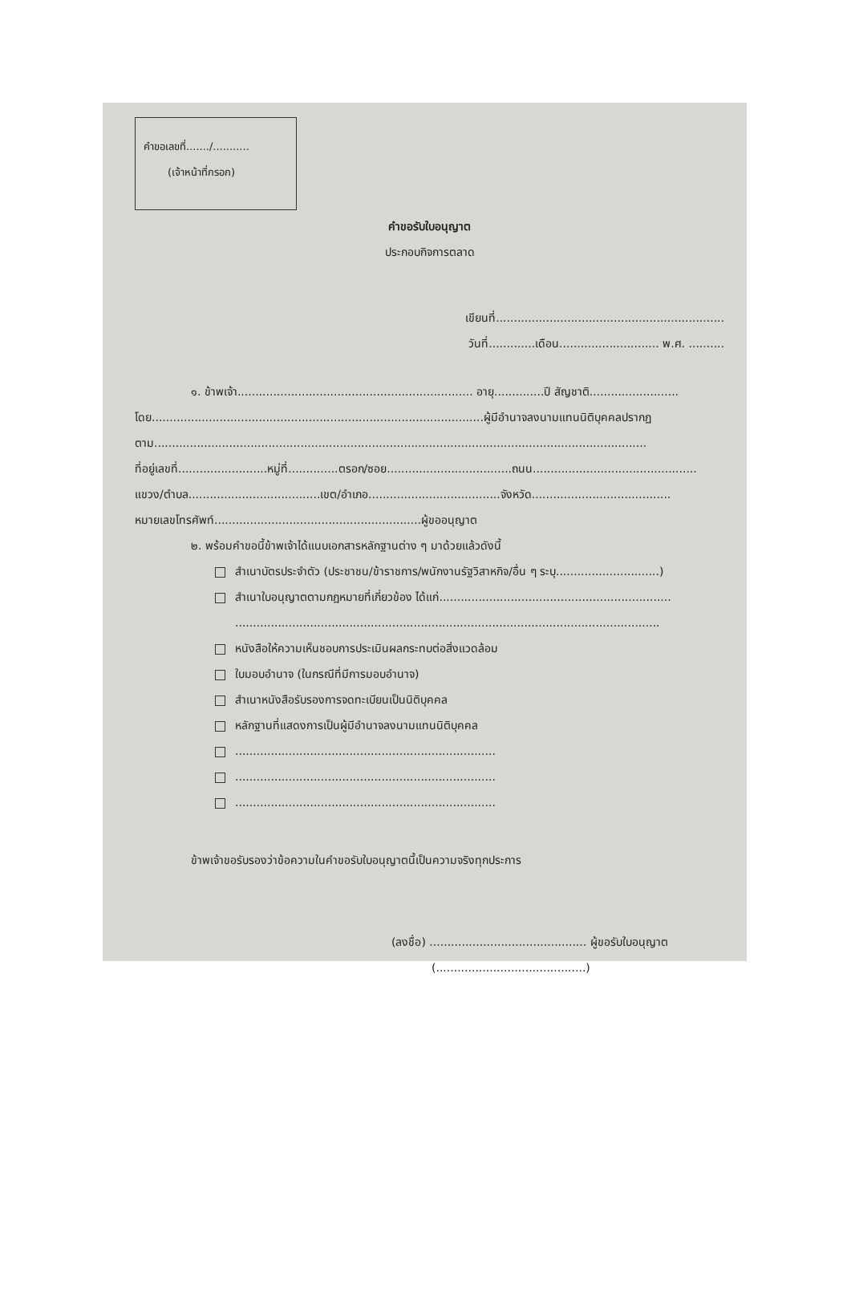คำขอเลขที่......./...........
(เจ้าหน้าที่กรอก)
คำขอรับใบอนุญาต
ประกอบกิจการตลาด
เขียนที่................................................................
วันที่.............เดือน............................ พ.ศ. ..........
๑. ข้าพเจ้า.................................................................. อายุ..............ปี สัญชาติ.........................
โดย.............................................................................................ผู้มีอำนาจลงนามแทนนิติบุคคลปรากฏ
ตาม..........................................................................................................................................
ที่อยู่เลขที่.........................หมู่ที่..............ตรอก/ซอย...................................ถนน..............................................
แขวง/ตำบล.....................................เขต/อำเภอ.....................................จังหวัด.......................................
หมายเลขโทรศัพท์..........................................................ผู้ขออนุญาต
๒. พร้อมคำขอนี้ข้าพเจ้าได้แนบเอกสารหลักฐานต่าง ๆ มาด้วยแล้วดังนี้
สำเนาบัตรประจำตัว (ประชาชน/ข้าราชการ/พนักงานรัฐวิสาหกิจ/อื่น ๆ ระบุ.............................)
สำเนาใบอนุญาตตามกฎหมายที่เกี่ยวข้อง ได้แก่.................................................................
.......................................................................................................................
หนังสือให้ความเห็นชอบการประเมินผลกระทบต่อสิ่งแวดล้อม
ใบมอบอำนาจ (ในกรณีที่มีการมอบอำนาจ)
สำเนาหนังสือรับรองการจดทะเบียนเป็นนิติบุคคล
หลักฐานที่แสดงการเป็นผู้มีอำนาจลงนามแทนนิติบุคคล
.........................................................................
.........................................................................
.........................................................................
ข้าพเจ้าขอรับรองว่าข้อความในคำขอรับใบอนุญาตนี้เป็นความจริงทุกประการ
(ลงชื่อ) ............................................ ผู้ขอรับใบอนุญาต
(..........................................)